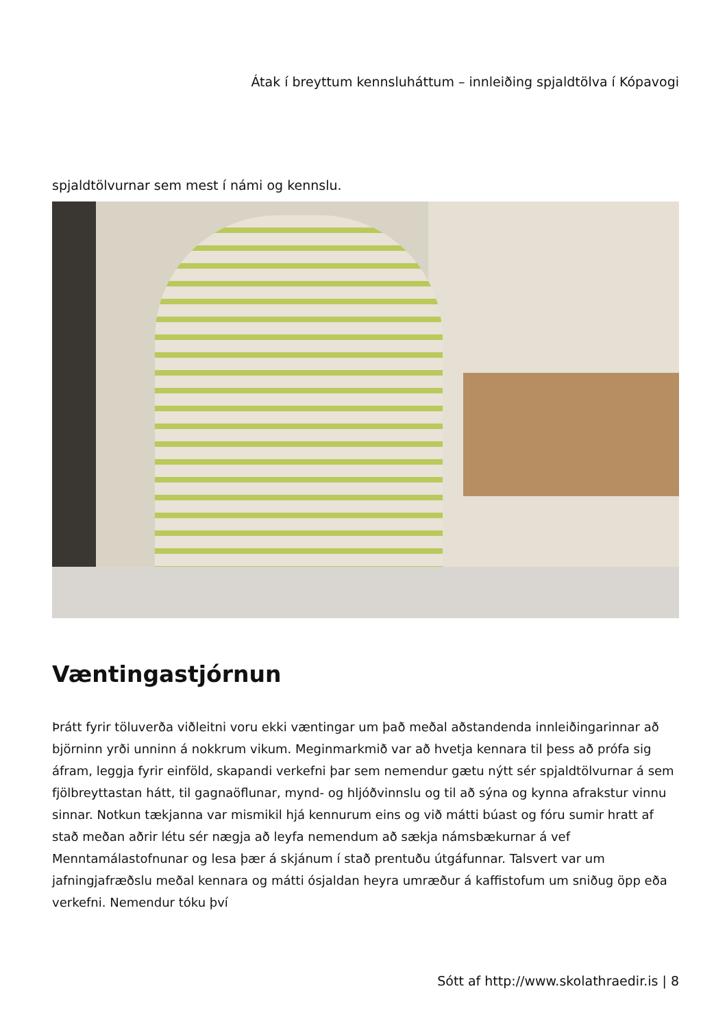Átak í breyttum kennsluháttum – innleiðing spjaldtölva í Kópavogi
spjaldtölvurnar sem mest í námi og kennslu.
Væntingastjórnun
Þrátt fyrir töluverða viðleitni voru ekki væntingar um það meðal aðstandenda innleiðingarinnar að björninn yrði unninn á nokkrum vikum. Meginmarkmið var að hvetja kennara til þess að prófa sig áfram, leggja fyrir einföld, skapandi verkefni þar sem nemendur gætu nýtt sér spjaldtölvurnar á sem fjölbreyttastan hátt, til gagnaöflunar, mynd- og hljóðvinnslu og til að sýna og kynna afrakstur vinnu sinnar. Notkun tækjanna var mismikil hjá kennurum eins og við mátti búast og fóru sumir hratt af stað meðan aðrir létu sér nægja að leyfa nemendum að sækja námsbækurnar á vef Menntamálastofnunar og lesa þær á skjánum í stað prentuðu útgáfunnar. Talsvert var um jafningjafræðslu meðal kennara og mátti ósjaldan heyra umræður á kaffistofum um sniðug öpp eða verkefni. Nemendur tóku því
Sótt af http://www.skolathraedir.is | 8